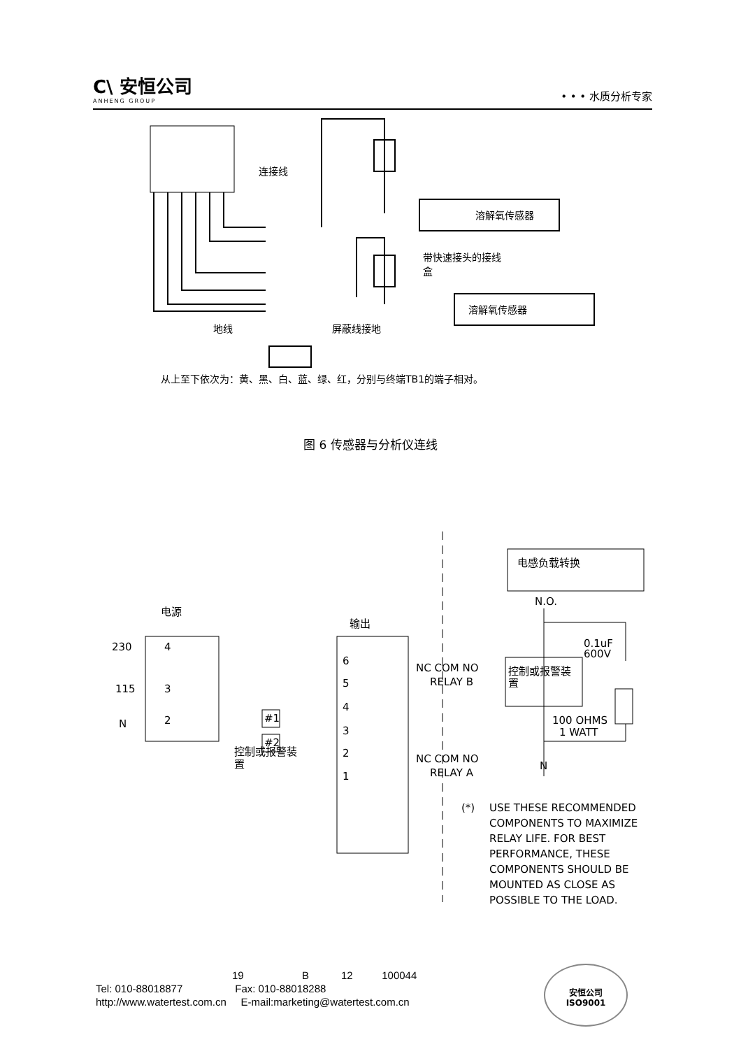C\ 安恒公司
ANHENG GROUP
• • • 水质分析专家
连接线
溶解氧传感器
带快速接头的接线
盒
溶解氧传感器
地线
屏蔽线接地
从上至下依次为：黄、黑、白、蓝、绿、红，分别与终端TB1的端子相对。
图 6 传感器与分析仪连线
电源
输出
230
115
N
4
3
2
6
5
4
3
2
1
#1
#2
控制或报警装
置
NC COM NO
RELAY B
NC COM NO
RELAY A
电感负载转换
N.O.
0.1uF
600V
控制或报警装
置
100 OHMS
1 WATT
N
(*)
USE THESE RECOMMENDED
COMPONENTS TO MAXIMIZE
RELAY LIFE. FOR BEST
PERFORMANCE, THESE
COMPONENTS SHOULD BE
MOUNTED AS CLOSE AS
POSSIBLE TO THE LOAD.
19 B 12 100044
Tel: 010-88018877 Fax: 010-88018288
http://www.watertest.com.cn E-mail:marketing@watertest.com.cn
安恒公司
ISO9001